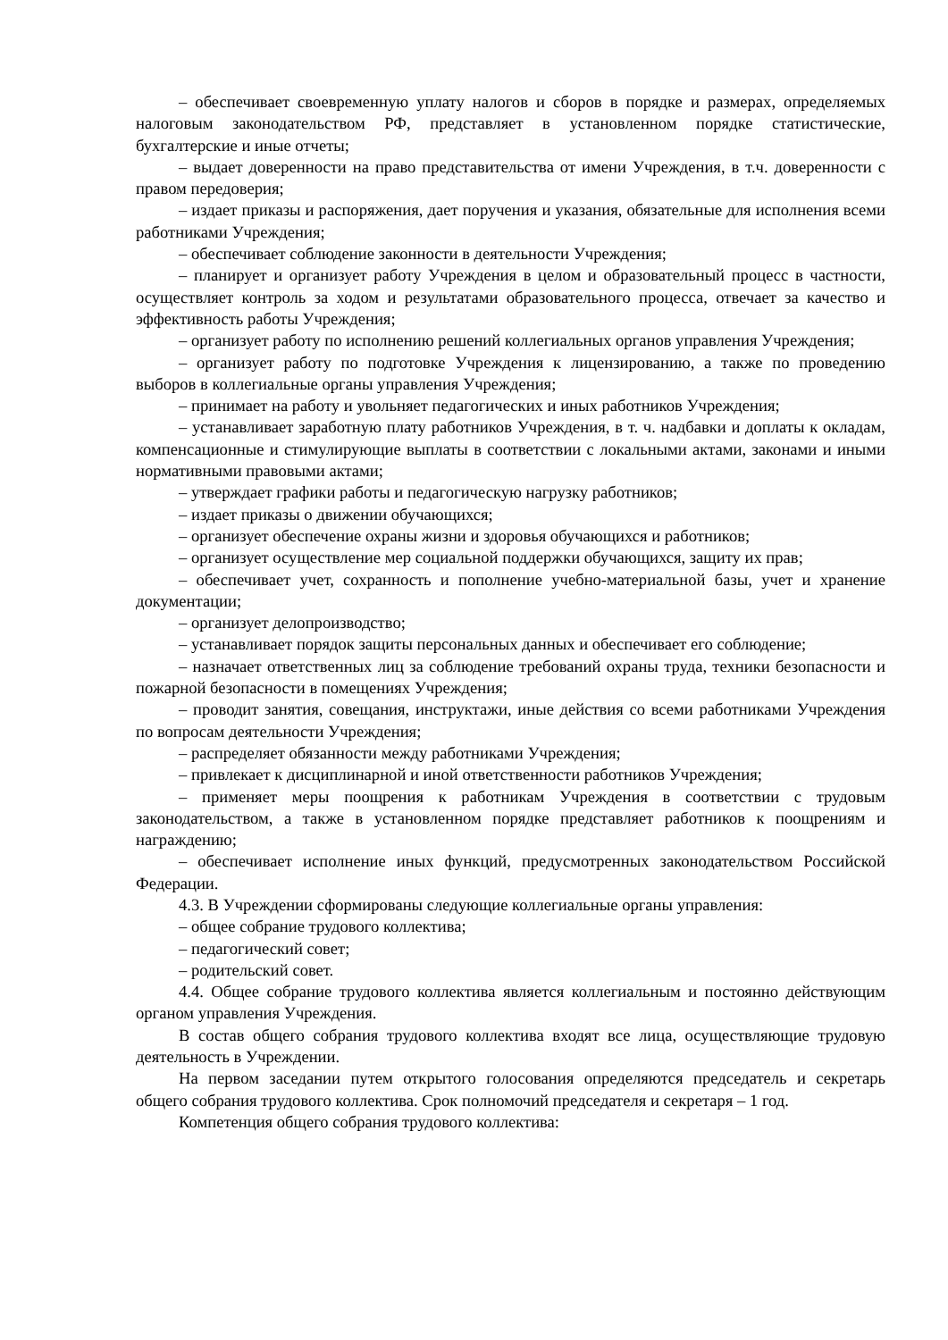– обеспечивает своевременную уплату налогов и сборов в порядке и размерах, определяемых налоговым законодательством РФ, представляет в установленном порядке статистические, бухгалтерские и иные отчеты;
– выдает доверенности на право представительства от имени Учреждения, в т.ч. доверенности с правом передоверия;
– издает приказы и распоряжения, дает поручения и указания, обязательные для исполнения всеми работниками Учреждения;
– обеспечивает соблюдение законности в деятельности Учреждения;
– планирует и организует работу Учреждения в целом и образовательный процесс в частности, осуществляет контроль за ходом и результатами образовательного процесса, отвечает за качество и эффективность работы Учреждения;
– организует работу по исполнению решений коллегиальных органов управления Учреждения;
– организует работу по подготовке Учреждения к лицензированию, а также по проведению выборов в коллегиальные органы управления Учреждения;
– принимает на работу и увольняет педагогических и иных работников Учреждения;
– устанавливает заработную плату работников Учреждения, в т. ч. надбавки и доплаты к окладам, компенсационные и стимулирующие выплаты в соответствии с локальными актами, законами и иными нормативными правовыми актами;
– утверждает графики работы и педагогическую нагрузку работников;
– издает приказы о движении обучающихся;
– организует обеспечение охраны жизни и здоровья обучающихся и работников;
– организует осуществление мер социальной поддержки обучающихся, защиту их прав;
– обеспечивает учет, сохранность и пополнение учебно-материальной базы, учет и хранение документации;
– организует делопроизводство;
– устанавливает порядок защиты персональных данных и обеспечивает его соблюдение;
– назначает ответственных лиц за соблюдение требований охраны труда, техники безопасности и пожарной безопасности в помещениях Учреждения;
– проводит занятия, совещания, инструктажи, иные действия со всеми работниками Учреждения по вопросам деятельности Учреждения;
– распределяет обязанности между работниками Учреждения;
– привлекает к дисциплинарной и иной ответственности работников Учреждения;
– применяет меры поощрения к работникам Учреждения в соответствии с трудовым законодательством, а также в установленном порядке представляет работников к поощрениям и награждению;
– обеспечивает исполнение иных функций, предусмотренных законодательством Российской Федерации.
4.3. В Учреждении сформированы следующие коллегиальные органы управления:
– общее собрание трудового коллектива;
– педагогический совет;
– родительский совет.
4.4. Общее собрание трудового коллектива является коллегиальным и постоянно действующим органом управления Учреждения.
В состав общего собрания трудового коллектива входят все лица, осуществляющие трудовую деятельность в Учреждении.
На первом заседании путем открытого голосования определяются председатель и секретарь общего собрания трудового коллектива. Срок полномочий председателя и секретаря – 1 год.
Компетенция общего собрания трудового коллектива: